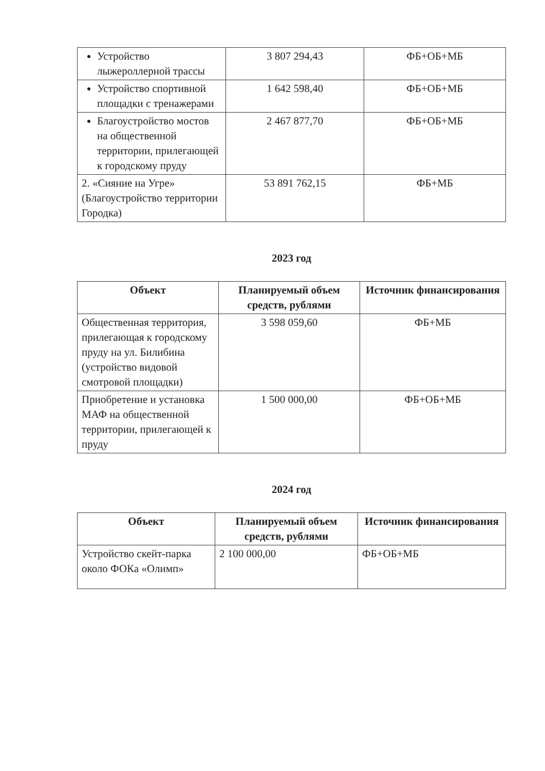| Устройство лыжероллерной трассы | 3 807 294,43 | ФБ+ОБ+МБ |
| Устройство спортивной площадки с тренажерами | 1 642 598,40 | ФБ+ОБ+МБ |
| Благоустройство мостов на общественной территории, прилегающей к городскому пруду | 2 467 877,70 | ФБ+ОБ+МБ |
| 2. «Сияние на Угре» (Благоустройство территории Городка) | 53 891 762,15 | ФБ+МБ |
2023 год
| Объект | Планируемый объем средств, рублями | Источник финансирования |
| --- | --- | --- |
| Общественная территория, прилегающая к городскому пруду на ул. Билибина (устройство видовой смотровой площадки) | 3 598 059,60 | ФБ+МБ |
| Приобретение и установка МАФ на общественной территории, прилегающей к пруду | 1 500 000,00 | ФБ+ОБ+МБ |
2024 год
| Объект | Планируемый объем средств, рублями | Источник финансирования |
| --- | --- | --- |
| Устройство скейт-парка около ФОКа «Олимп» | 2 100 000,00 | ФБ+ОБ+МБ |